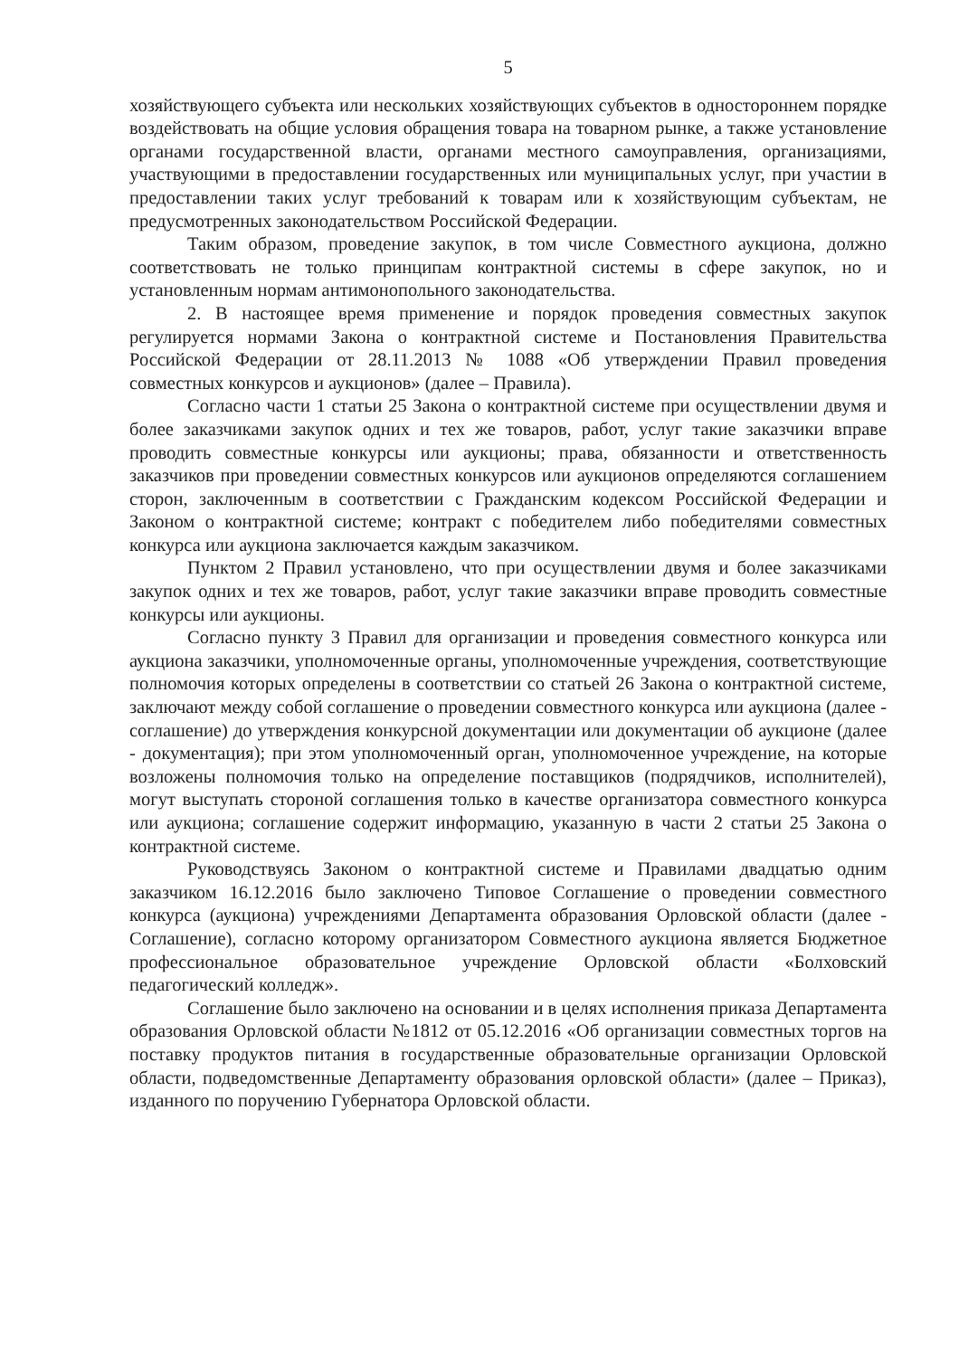5
хозяйствующего субъекта или нескольких хозяйствующих субъектов в одностороннем порядке воздействовать на общие условия обращения товара на товарном рынке, а также установление органами государственной власти, органами местного самоуправления, организациями, участвующими в предоставлении государственных или муниципальных услуг, при участии в предоставлении таких услуг требований к товарам или к хозяйствующим субъектам, не предусмотренных законодательством Российской Федерации.
Таким образом, проведение закупок, в том числе Совместного аукциона, должно соответствовать не только принципам контрактной системы в сфере закупок, но и установленным нормам антимонопольного законодательства.
2. В настоящее время применение и порядок проведения совместных закупок регулируется нормами Закона о контрактной системе и Постановления Правительства Российской Федерации от 28.11.2013 № 1088 «Об утверждении Правил проведения совместных конкурсов и аукционов» (далее – Правила).
Согласно части 1 статьи 25 Закона о контрактной системе при осуществлении двумя и более заказчиками закупок одних и тех же товаров, работ, услуг такие заказчики вправе проводить совместные конкурсы или аукционы; права, обязанности и ответственность заказчиков при проведении совместных конкурсов или аукционов определяются соглашением сторон, заключенным в соответствии с Гражданским кодексом Российской Федерации и Законом о контрактной системе; контракт с победителем либо победителями совместных конкурса или аукциона заключается каждым заказчиком.
Пунктом 2 Правил установлено, что при осуществлении двумя и более заказчиками закупок одних и тех же товаров, работ, услуг такие заказчики вправе проводить совместные конкурсы или аукционы.
Согласно пункту 3 Правил для организации и проведения совместного конкурса или аукциона заказчики, уполномоченные органы, уполномоченные учреждения, соответствующие полномочия которых определены в соответствии со статьей 26 Закона о контрактной системе, заключают между собой соглашение о проведении совместного конкурса или аукциона (далее - соглашение) до утверждения конкурсной документации или документации об аукционе (далее - документация); при этом уполномоченный орган, уполномоченное учреждение, на которые возложены полномочия только на определение поставщиков (подрядчиков, исполнителей), могут выступать стороной соглашения только в качестве организатора совместного конкурса или аукциона; соглашение содержит информацию, указанную в части 2 статьи 25 Закона о контрактной системе.
Руководствуясь Законом о контрактной системе и Правилами двадцатью одним заказчиком 16.12.2016 было заключено Типовое Соглашение о проведении совместного конкурса (аукциона) учреждениями Департамента образования Орловской области (далее - Соглашение), согласно которому организатором Совместного аукциона является Бюджетное профессиональное образовательное учреждение Орловской области «Болховский педагогический колледж».
Соглашение было заключено на основании и в целях исполнения приказа Департамента образования Орловской области №1812 от 05.12.2016 «Об организации совместных торгов на поставку продуктов питания в государственные образовательные организации Орловской области, подведомственные Департаменту образования орловской области» (далее – Приказ), изданного по поручению Губернатора Орловской области.